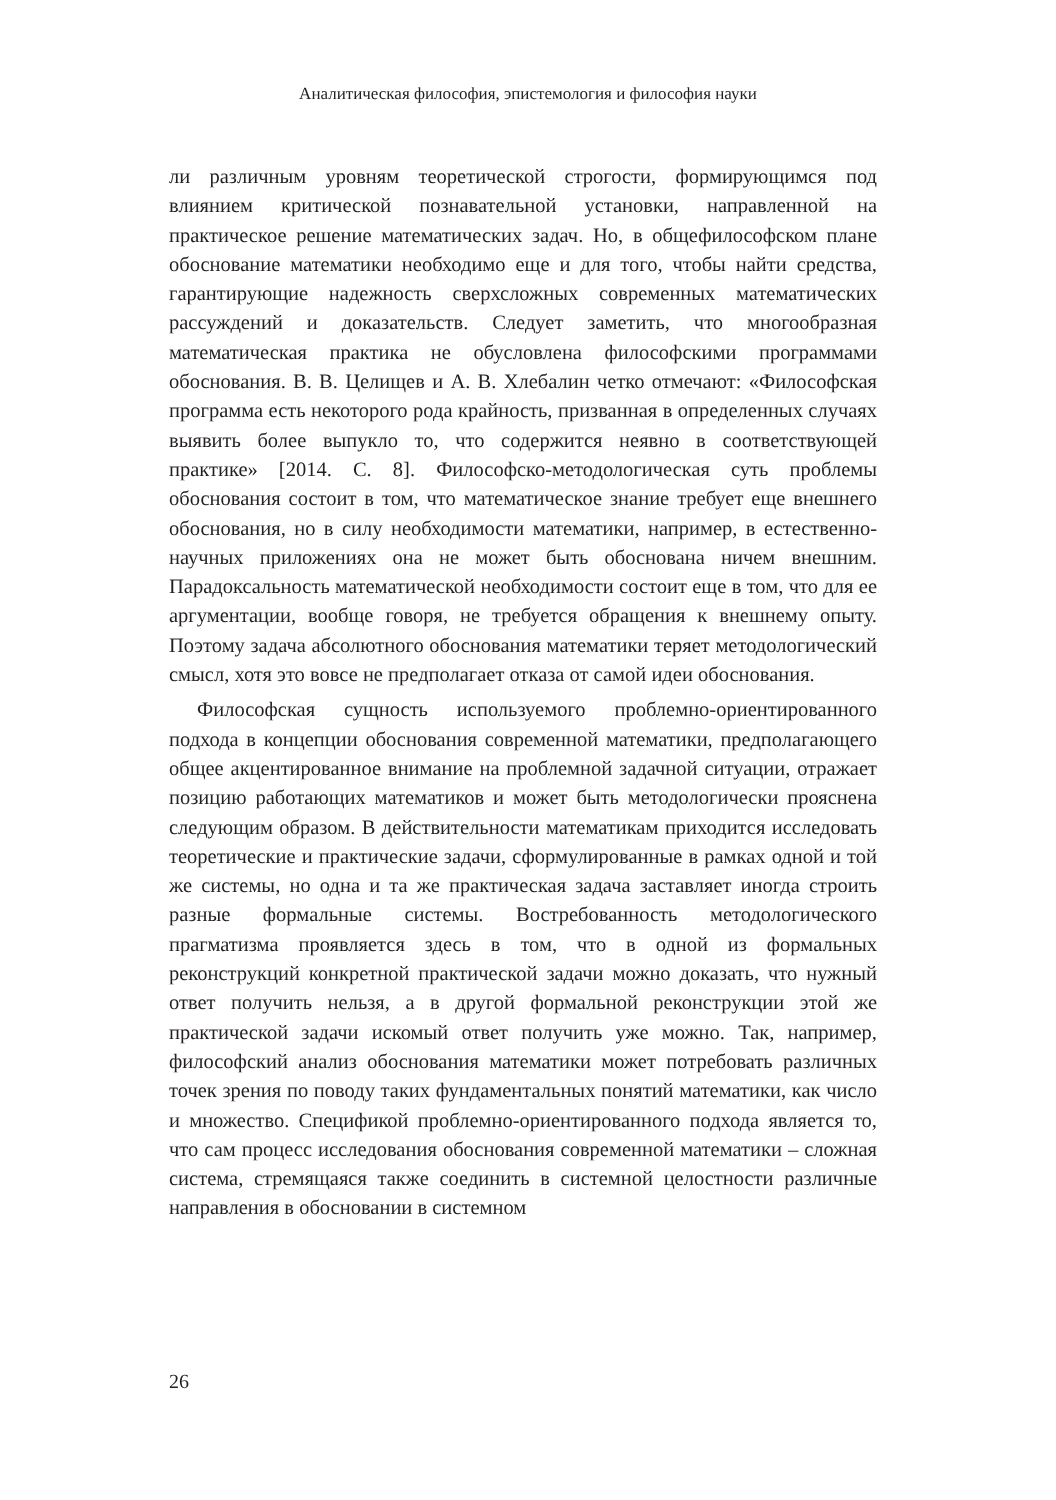Аналитическая философия, эпистемология и философия науки
ли различным уровням теоретической строгости, формирующимся под влиянием критической познавательной установки, направленной на практическое решение математических задач. Но, в общефилософском плане обоснование математики необходимо еще и для того, чтобы найти средства, гарантирующие надежность сверхсложных современных математических рассуждений и доказательств. Следует заметить, что многообразная математическая практика не обусловлена философскими программами обоснования. В. В. Целищев и А. В. Хлебалин четко отмечают: «Философская программа есть некоторого рода крайность, призванная в определенных случаях выявить более выпукло то, что содержится неявно в соответствующей практике» [2014. С. 8]. Философско-методологическая суть проблемы обоснования состоит в том, что математическое знание требует еще внешнего обоснования, но в силу необходимости математики, например, в естественно-научных приложениях она не может быть обоснована ничем внешним. Парадоксальность математической необходимости состоит еще в том, что для ее аргументации, вообще говоря, не требуется обращения к внешнему опыту. Поэтому задача абсолютного обоснования математики теряет методологический смысл, хотя это вовсе не предполагает отказа от самой идеи обоснования.
Философская сущность используемого проблемно-ориентированного подхода в концепции обоснования современной математики, предполагающего общее акцентированное внимание на проблемной задачной ситуации, отражает позицию работающих математиков и может быть методологически прояснена следующим образом. В действительности математикам приходится исследовать теоретические и практические задачи, сформулированные в рамках одной и той же системы, но одна и та же практическая задача заставляет иногда строить разные формальные системы. Востребованность методологического прагматизма проявляется здесь в том, что в одной из формальных реконструкций конкретной практической задачи можно доказать, что нужный ответ получить нельзя, а в другой формальной реконструкции этой же практической задачи искомый ответ получить уже можно. Так, например, философский анализ обоснования математики может потребовать различных точек зрения по поводу таких фундаментальных понятий математики, как число и множество. Спецификой проблемно-ориентированного подхода является то, что сам процесс исследования обоснования современной математики – сложная система, стремящаяся также соединить в системной целостности различные направления в обосновании в системном
26